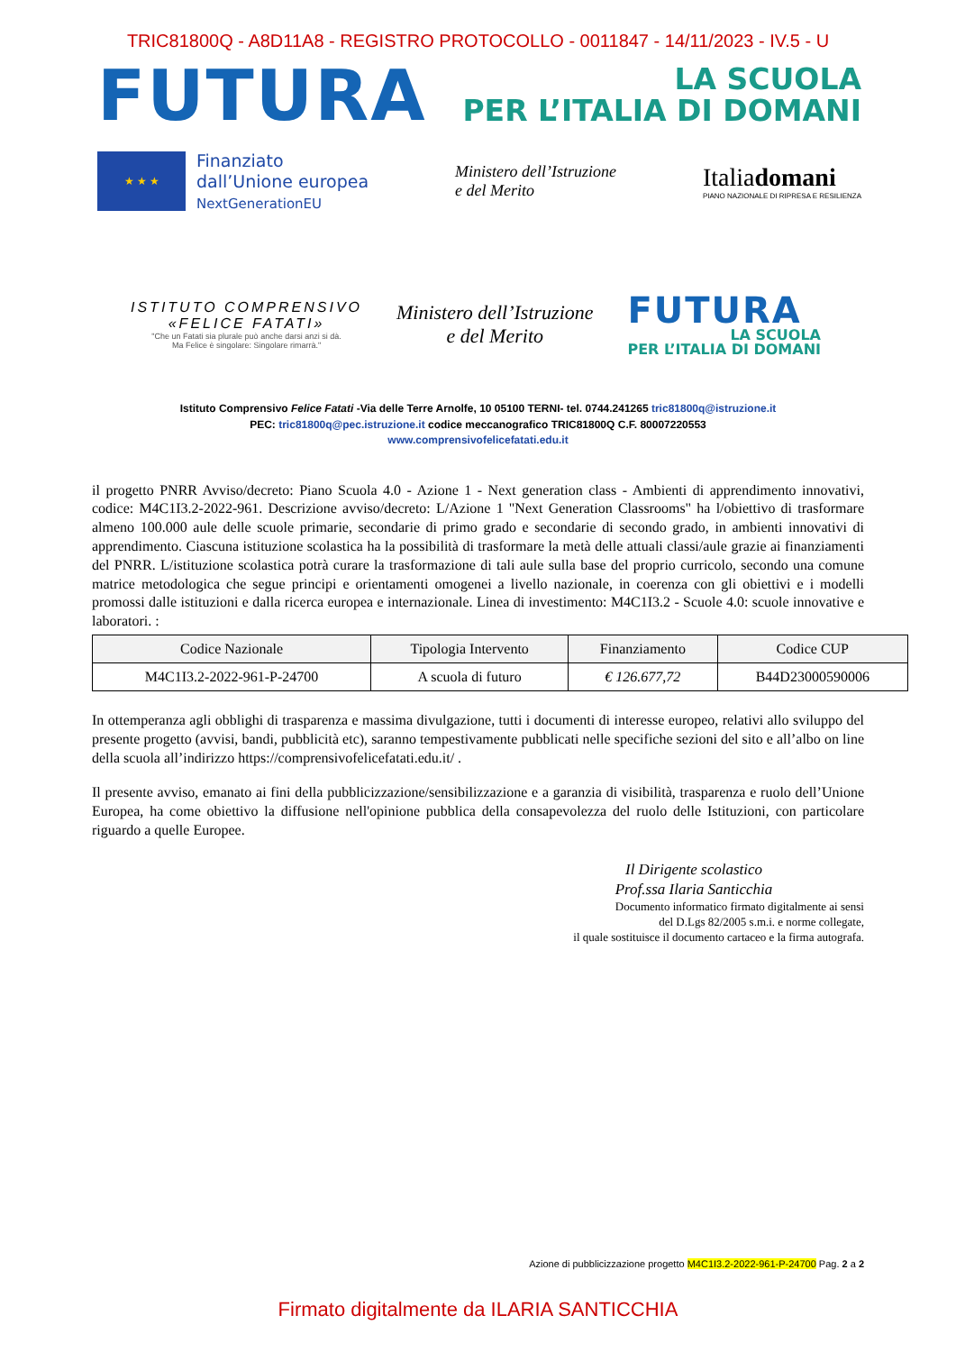TRIC81800Q - A8D11A8 - REGISTRO PROTOCOLLO - 0011847 - 14/11/2023 - IV.5 - U
FUTURA
LA SCUOLA
PER L’ITALIA DI DOMANI
★ ★ ★
Finanziato
dall’Unione europea
NextGenerationEU
Ministero dell’Istruzione
e del Merito
Italiadomani
PIANO NAZIONALE DI RIPRESA E RESILIENZA
ISTITUTO COMPRENSIVO
«FELICE FATATI»
"Che un Fatati sia plurale può anche darsi anzi si dà.
Ma Felice è singolare: Singolare rimarrà."
Ministero dell’Istruzione
e del Merito
FUTURA
LA SCUOLA
PER L’ITALIA DI DOMANI
Istituto Comprensivo Felice Fatati -Via delle Terre Arnolfe, 10 05100 TERNI- tel. 0744.241265 tric81800q@istruzione.it
PEC: tric81800q@pec.istruzione.it codice meccanografico TRIC81800Q C.F. 80007220553
www.comprensivofelicefatati.edu.it
il progetto PNRR Avviso/decreto: Piano Scuola 4.0 - Azione 1 - Next generation class - Ambienti di apprendimento innovativi, codice: M4C1I3.2-2022-961. Descrizione avviso/decreto: L/Azione 1 "Next Generation Classrooms" ha l/obiettivo di trasformare almeno 100.000 aule delle scuole primarie, secondarie di primo grado e secondarie di secondo grado, in ambienti innovativi di apprendimento. Ciascuna istituzione scolastica ha la possibilità di trasformare la metà delle attuali classi/aule grazie ai finanziamenti del PNRR. L/istituzione scolastica potrà curare la trasformazione di tali aule sulla base del proprio curricolo, secondo una comune matrice metodologica che segue principi e orientamenti omogenei a livello nazionale, in coerenza con gli obiettivi e i modelli promossi dalle istituzioni e dalla ricerca europea e internazionale. Linea di investimento: M4C1I3.2 - Scuole 4.0: scuole innovative e laboratori. :
| Codice Nazionale | Tipologia Intervento | Finanziamento | Codice CUP |
| --- | --- | --- | --- |
| M4C1I3.2-2022-961-P-24700 | A scuola di futuro | € 126.677,72 | B44D23000590006 |
In ottemperanza agli obblighi di trasparenza e massima divulgazione, tutti i documenti di interesse europeo, relativi allo sviluppo del presente progetto (avvisi, bandi, pubblicità etc), saranno tempestivamente pubblicati nelle specifiche sezioni del sito e all’albo on line della scuola all’indirizzo https://comprensivofelicefatati.edu.it/ .
Il presente avviso, emanato ai fini della pubblicizzazione/sensibilizzazione e a garanzia di visibilità, trasparenza e ruolo dell’Unione Europea, ha come obiettivo la diffusione nell'opinione pubblica della consapevolezza del ruolo delle Istituzioni, con particolare riguardo a quelle Europee.
Il Dirigente scolastico
Prof.ssa Ilaria Santicchia
Documento informatico firmato digitalmente ai sensi
del D.Lgs 82/2005 s.m.i. e norme collegate,
il quale sostituisce il documento cartaceo e la firma autografa.
Azione di pubblicizzazione progetto M4C1I3.2-2022-961-P-24700 Pag. 2 a 2
Firmato digitalmente da ILARIA SANTICCHIA